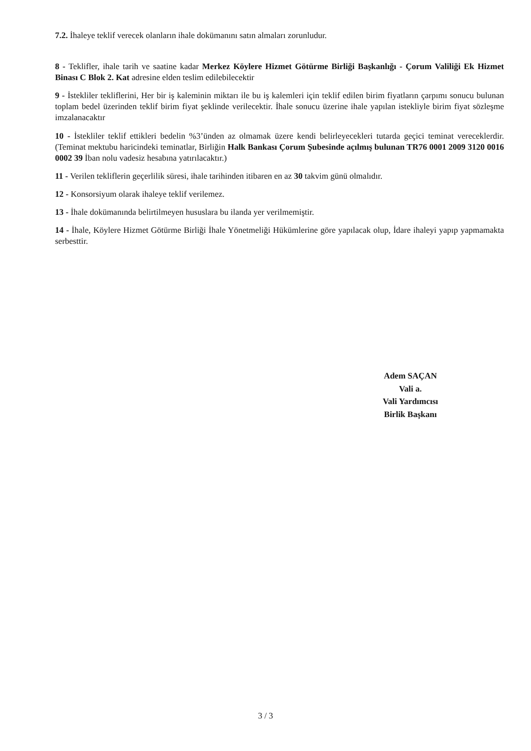7.2. İhaleye teklif verecek olanların ihale dokümanını satın almaları zorunludur.
8 - Teklifler, ihale tarih ve saatine kadar Merkez Köylere Hizmet Götürme Birliği Başkanlığı - Çorum Valiliği Ek Hizmet Binası C Blok 2. Kat adresine elden teslim edilebilecektir
9 - İstekliler tekliflerini, Her bir iş kaleminin miktarı ile bu iş kalemleri için teklif edilen birim fiyatların çarpımı sonucu bulunan toplam bedel üzerinden teklif birim fiyat şeklinde verilecektir. İhale sonucu üzerine ihale yapılan istekliyle birim fiyat sözleşme imzalanacaktır
10 - İstekliler teklif ettikleri bedelin %3’ünden az olmamak üzere kendi belirleyecekleri tutarda geçici teminat vereceklerdir. (Teminat mektubu haricindeki teminatlar, Birliğin Halk Bankası Çorum Şubesinde açılmış bulunan TR76 0001 2009 3120 0016 0002 39 İban nolu vadesiz hesabına yatırılacaktır.)
11 - Verilen tekliflerin geçerlilik süresi, ihale tarihinden itibaren en az 30 takvim günü olmalıdır.
12 - Konsorsiyum olarak ihaleye teklif verilemez.
13 - İhale dokümanında belirtilmeyen hususlara bu ilanda yer verilmemiştir.
14 - İhale, Köylere Hizmet Götürme Birliği İhale Yönetmeliği Hükümlerine göre yapılacak olup, İdare ihaleyi yapıp yapmamakta serbesttir.
Adem SAÇAN
Vali a.
Vali Yardımcısı
Birlik Başkanı
3 / 3